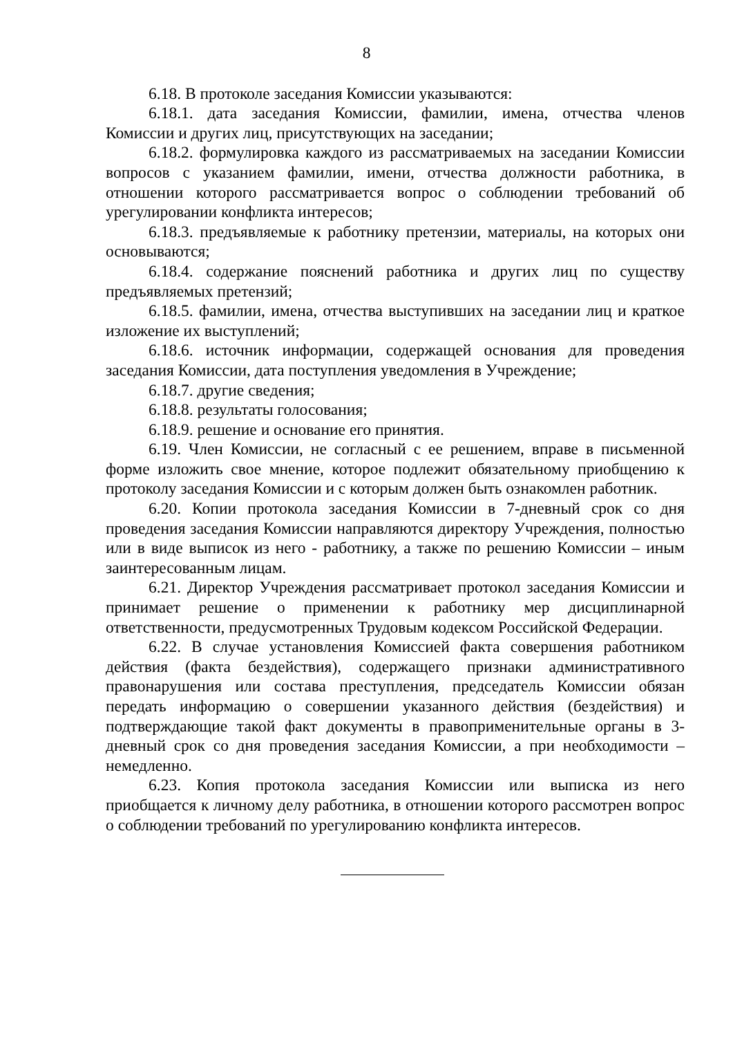8
6.18. В протоколе заседания Комиссии указываются:
6.18.1. дата заседания Комиссии, фамилии, имена, отчества членов Комиссии и других лиц, присутствующих на заседании;
6.18.2. формулировка каждого из рассматриваемых на заседании Комиссии вопросов с указанием фамилии, имени, отчества должности работника, в отношении которого рассматривается вопрос о соблюдении требований об урегулировании конфликта интересов;
6.18.3. предъявляемые к работнику претензии, материалы, на которых они основываются;
6.18.4. содержание пояснений работника и других лиц по существу предъявляемых претензий;
6.18.5. фамилии, имена, отчества выступивших на заседании лиц и краткое изложение их выступлений;
6.18.6. источник информации, содержащей основания для проведения заседания Комиссии, дата поступления уведомления в Учреждение;
6.18.7. другие сведения;
6.18.8. результаты голосования;
6.18.9. решение и основание его принятия.
6.19. Член Комиссии, не согласный с ее решением, вправе в письменной форме изложить свое мнение, которое подлежит обязательному приобщению к протоколу заседания Комиссии и с которым должен быть ознакомлен работник.
6.20. Копии протокола заседания Комиссии в 7-дневный срок со дня проведения заседания Комиссии направляются директору Учреждения, полностью или в виде выписок из него - работнику, а также по решению Комиссии – иным заинтересованным лицам.
6.21. Директор Учреждения рассматривает протокол заседания Комиссии и принимает решение о применении к работнику мер дисциплинарной ответственности, предусмотренных Трудовым кодексом Российской Федерации.
6.22. В случае установления Комиссией факта совершения работником действия (факта бездействия), содержащего признаки административного правонарушения или состава преступления, председатель Комиссии обязан передать информацию о совершении указанного действия (бездействия) и подтверждающие такой факт документы в правоприменительные органы в 3-дневный срок со дня проведения заседания Комиссии, а при необходимости – немедленно.
6.23. Копия протокола заседания Комиссии или выписка из него приобщается к личному делу работника, в отношении которого рассмотрен вопрос о соблюдении требований по урегулированию конфликта интересов.